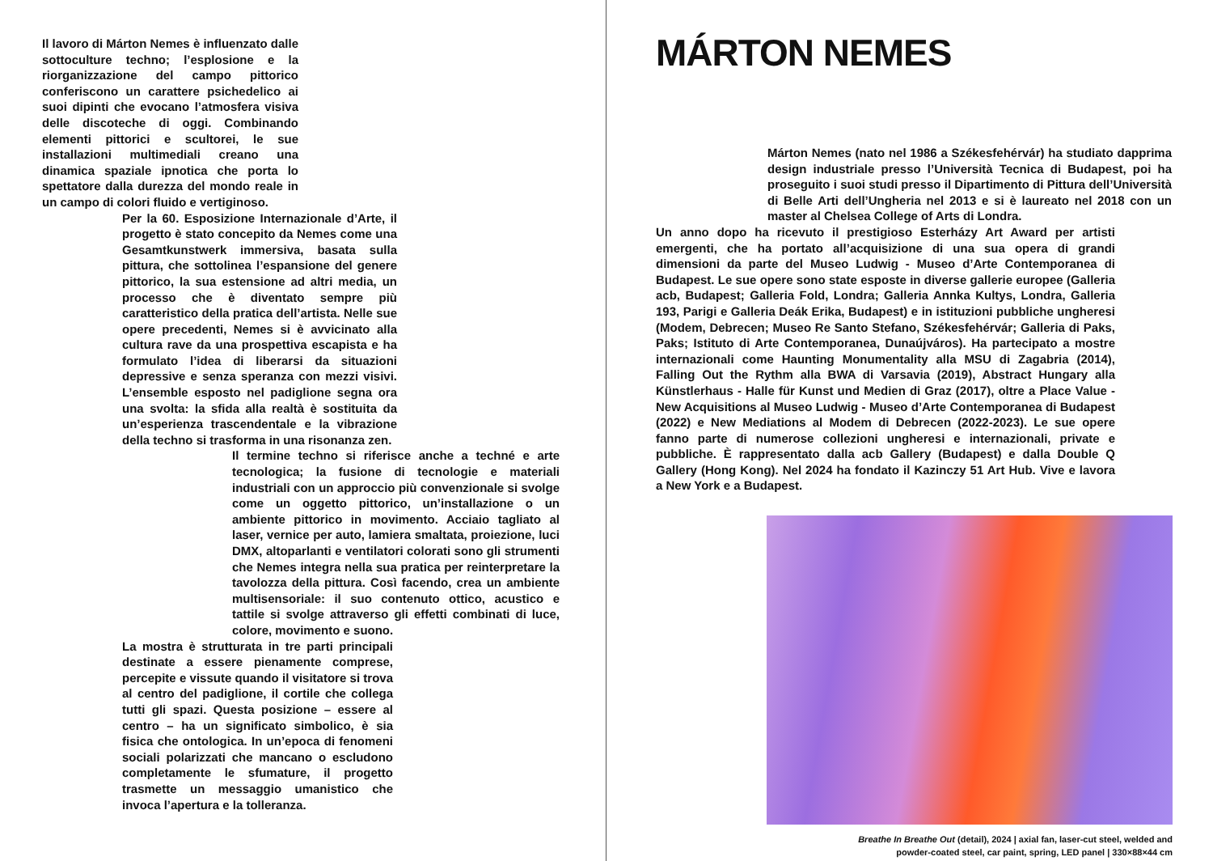Il lavoro di Márton Nemes è influenzato dalle sottoculture techno; l’esplosione e la riorganizzazione del campo pittorico conferiscono un carattere psichedelico ai suoi dipinti che evocano l’atmosfera visiva delle discoteche di oggi. Combinando elementi pittorici e scultorei, le sue installazioni multimediali creano una dinamica spaziale ipnotica che porta lo spettatore dalla durezza del mondo reale in un campo di colori fluido e vertiginoso.
Per la 60. Esposizione Internazionale d’Arte, il progetto è stato concepito da Nemes come una Gesamtkunstwerk immersiva, basata sulla pittura, che sottolinea l’espansione del genere pittorico, la sua estensione ad altri media, un processo che è diventato sempre più caratteristico della pratica dell’artista. Nelle sue opere precedenti, Nemes si è avvicinato alla cultura rave da una prospettiva escapista e ha formulato l’idea di liberarsi da situazioni depressive e senza speranza con mezzi visivi. L’ensemble esposto nel padiglione segna ora una svolta: la sfida alla realtà è sostituita da un’esperienza trascendentale e la vibrazione della techno si trasforma in una risonanza zen.
Il termine techno si riferisce anche a techné e arte tecnologica; la fusione di tecnologie e materiali industriali con un approccio più convenzionale si svolge come un oggetto pittorico, un’installazione o un ambiente pittorico in movimento. Acciaio tagliato al laser, vernice per auto, lamiera smaltata, proiezione, luci DMX, altoparlanti e ventilatori colorati sono gli strumenti che Nemes integra nella sua pratica per reinterpretare la tavolozza della pittura. Così facendo, crea un ambiente multisensoriale: il suo contenuto ottico, acustico e tattile si svolge attraverso gli effetti combinati di luce, colore, movimento e suono.
La mostra è strutturata in tre parti principali destinate a essere pienamente comprese, percepite e vissute quando il visitatore si trova al centro del padiglione, il cortile che collega tutti gli spazi. Questa posizione – essere al centro – ha un significato simbolico, è sia fisica che ontologica. In un’epoca di fenomeni sociali polarizzati che mancano o escludono completamente le sfumature, il progetto trasmette un messaggio umanistico che invoca l’apertura e la tolleranza.
MÁRTON NEMES
Márton Nemes (nato nel 1986 a Székesfehérvár) ha studiato dapprima design industriale presso l’Università Tecnica di Budapest, poi ha proseguito i suoi studi presso il Dipartimento di Pittura dell’Università di Belle Arti dell’Ungheria nel 2013 e si è laureato nel 2018 con un master al Chelsea College of Arts di Londra.
Un anno dopo ha ricevuto il prestigioso Esterházy Art Award per artisti emergenti, che ha portato all’acquisizione di una sua opera di grandi dimensioni da parte del Museo Ludwig - Museo d’Arte Contemporanea di Budapest. Le sue opere sono state esposte in diverse gallerie europee (Galleria acb, Budapest; Galleria Fold, Londra; Galleria Annka Kultys, Londra, Galleria 193, Parigi e Galleria Deák Erika, Budapest) e in istituzioni pubbliche ungheresi (Modem, Debrecen; Museo Re Santo Stefano, Székesfehérvár; Galleria di Paks, Paks; Istituto di Arte Contemporanea, Dunaújváros). Ha partecipato a mostre internazionali come Haunting Monumentality alla MSU di Zagabria (2014), Falling Out the Rythm alla BWA di Varsavia (2019), Abstract Hungary alla Künstlerhaus - Halle für Kunst und Medien di Graz (2017), oltre a Place Value - New Acquisitions al Museo Ludwig - Museo d’Arte Contemporanea di Budapest (2022) e New Mediations al Modem di Debrecen (2022-2023). Le sue opere fanno parte di numerose collezioni ungheresi e internazionali, private e pubbliche. È rappresentato dalla acb Gallery (Budapest) e dalla Double Q Gallery (Hong Kong). Nel 2024 ha fondato il Kazinczy 51 Art Hub. Vive e lavora a New York e a Budapest.
Breathe In Breathe Out (detail), 2024 | axial fan, laser-cut steel, welded and powder-coated steel, car paint, spring, LED panel | 330×88×44 cm